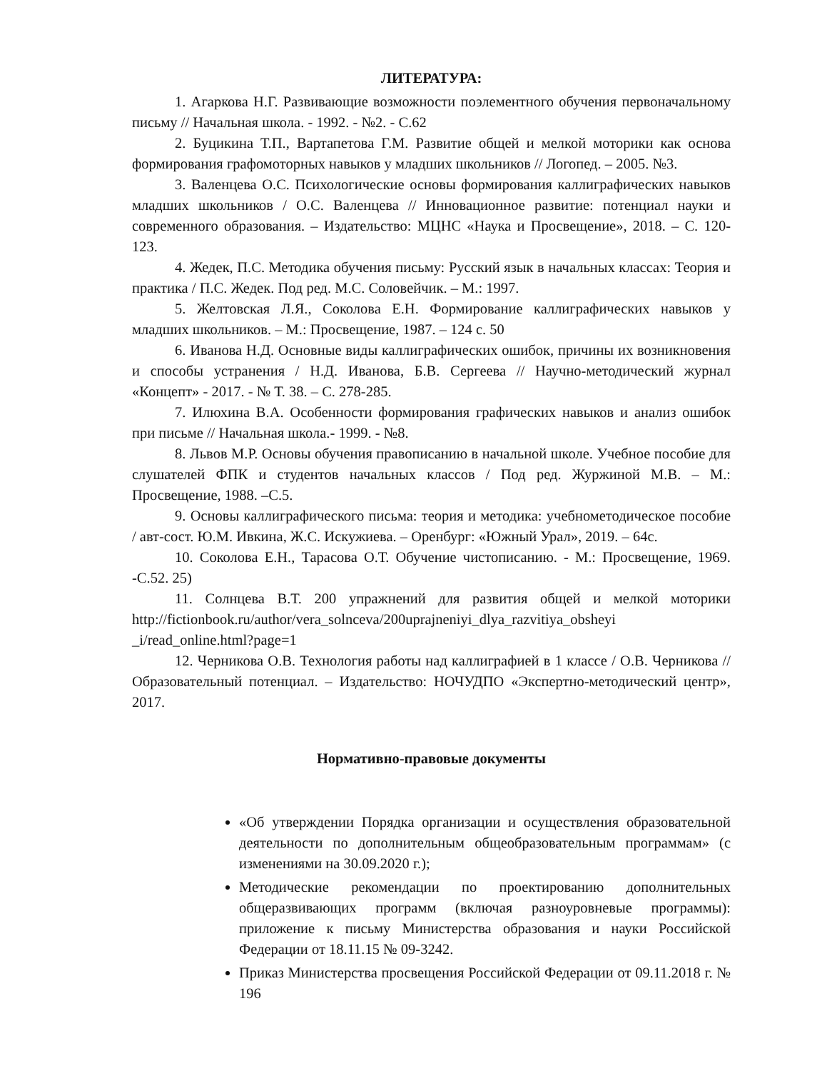ЛИТЕРАТУРА:
1. Агаркова Н.Г. Развивающие возможности поэлементного обучения первоначальному письму // Начальная школа. - 1992. - №2. - С.62
2. Буцикина Т.П., Вартапетова Г.М. Развитие общей и мелкой моторики как основа формирования графомоторных навыков у младших школьников // Логопед. – 2005. №3.
3. Валенцева О.С. Психологические основы формирования каллиграфических навыков младших школьников / О.С. Валенцева // Инновационное развитие: потенциал науки и современного образования. – Издательство: МЦНС «Наука и Просвещение», 2018. – С. 120-123.
4. Жедек, П.С. Методика обучения письму: Русский язык в начальных классах: Теория и практика / П.С. Жедек. Под ред. М.С. Соловейчик. – М.: 1997.
5. Желтовская Л.Я., Соколова Е.Н. Формирование каллиграфических навыков у младших школьников. – М.: Просвещение, 1987. – 124 с. 50
6. Иванова Н.Д. Основные виды каллиграфических ошибок, причины их возникновения и способы устранения / Н.Д. Иванова, Б.В. Сергеева // Научно-методический журнал «Концепт» - 2017. - № Т. 38. – С. 278-285.
7. Илюхина В.А. Особенности формирования графических навыков и анализ ошибок при письме // Начальная школа.- 1999. - №8.
8. Львов М.Р. Основы обучения правописанию в начальной школе. Учебное пособие для слушателей ФПК и студентов начальных классов / Под ред. Журжиной М.В. – М.: Просвещение, 1988. –С.5.
9. Основы каллиграфического письма: теория и методика: учебнометодическое пособие / авт-сост. Ю.М. Ивкина, Ж.С. Искужиева. – Оренбург: «Южный Урал», 2019. – 64с.
10. Соколова Е.Н., Тарасова О.Т. Обучение чистописанию. - М.: Просвещение, 1969. -С.52. 25)
11. Солнцева В.Т. 200 упражнений для развития общей и мелкой моторики http://fictionbook.ru/author/vera_solnceva/200uprajneniyi_dlya_razvitiya_obsheyi _i/read_online.html?page=1
12. Черникова О.В. Технология работы над каллиграфией в 1 классе / О.В. Черникова // Образовательный потенциал. – Издательство: НОЧУДПО «Экспертно-методический центр», 2017.
Нормативно-правовые документы
«Об утверждении Порядка организации и осуществления образовательной деятельности по дополнительным общеобразовательным программам» (с изменениями на 30.09.2020 г.);
Методические рекомендации по проектированию дополнительных общеразвивающих программ (включая разноуровневые программы): приложение к письму Министерства образования и науки Российской Федерации от 18.11.15 № 09-3242.
Приказ Министерства просвещения Российской Федерации от 09.11.2018 г. № 196